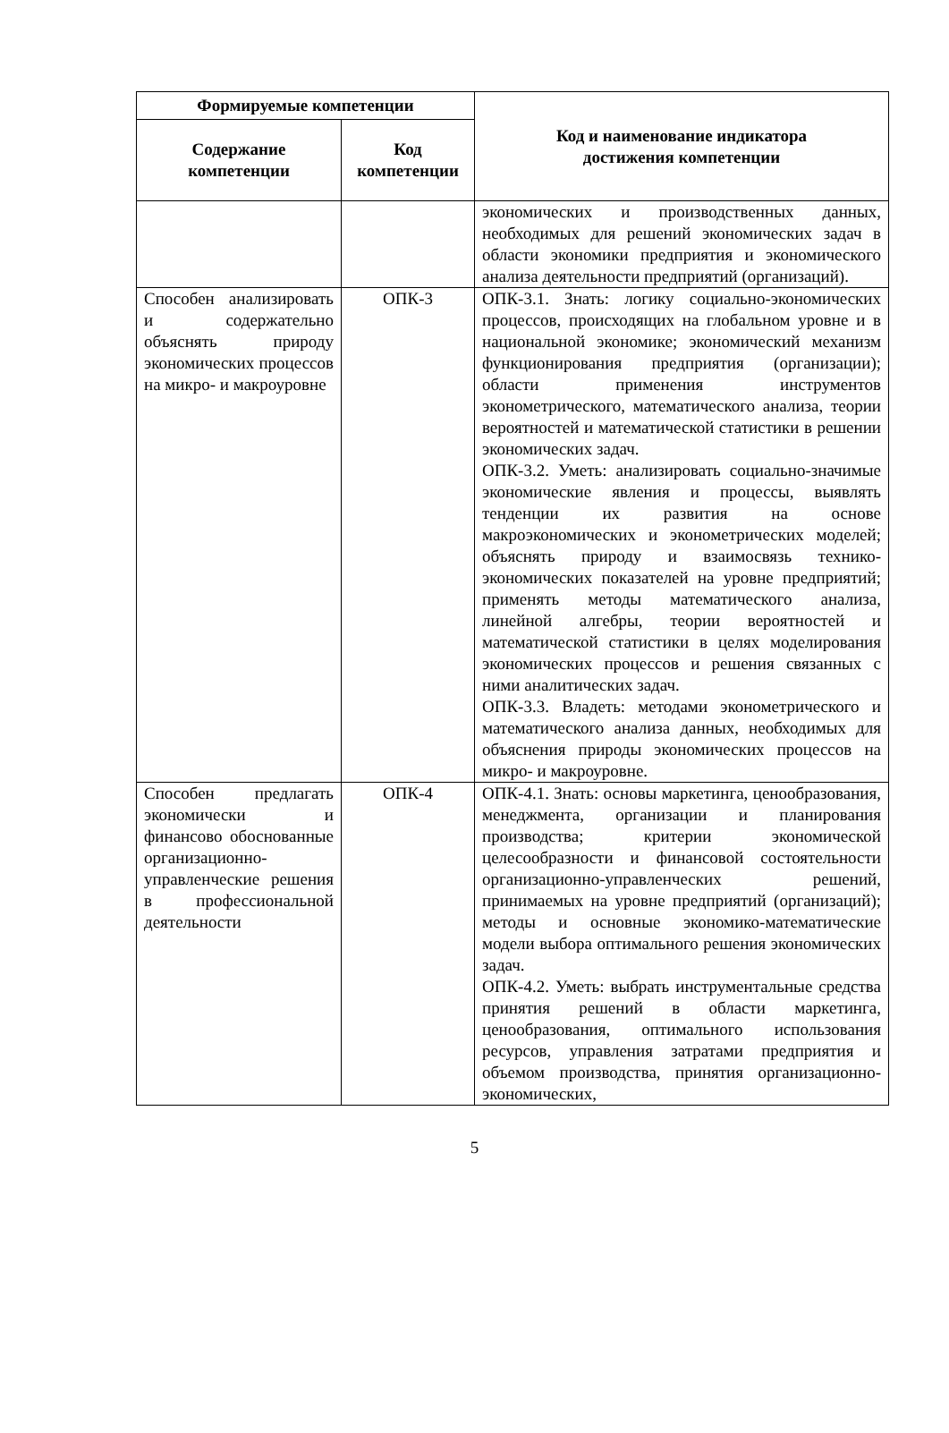| Формируемые компетенции | | Код и наименование индикатора достижения компетенции |
| --- | --- | --- |
| Содержание компетенции | Код компетенции | |
| | | экономических и производственных данных, необходимых для решений экономических задач в области экономики предприятия и экономического анализа деятельности предприятий (организаций). |
| Способен анализировать и содержательно объяснять природу экономических процессов на микро- и макроуровне | ОПК-3 | ОПК-3.1. Знать: логику социально-экономических процессов, происходящих на глобальном уровне и в национальной экономике; экономический механизм функционирования предприятия (организации); области применения инструментов эконометрического, математического анализа, теории вероятностей и математической статистики в решении экономических задач. ОПК-3.2. Уметь: анализировать социально-значимые экономические явления и процессы, выявлять тенденции их развития на основе макроэкономических и эконометрических моделей; объяснять природу и взаимосвязь технико-экономических показателей на уровне предприятий; применять методы математического анализа, линейной алгебры, теории вероятностей и математической статистики в целях моделирования экономических процессов и решения связанных с ними аналитических задач. ОПК-3.3. Владеть: методами эконометрического и математического анализа данных, необходимых для объяснения природы экономических процессов на микро- и макроуровне. |
| Способен предлагать экономически и финансово обоснованные организационно-управленческие решения в профессиональной деятельности | ОПК-4 | ОПК-4.1. Знать: основы маркетинга, ценообразования, менеджмента, организации и планирования производства; критерии экономической целесообразности и финансовой состоятельности организационно-управленческих решений, принимаемых на уровне предприятий (организаций); методы и основные экономико-математические модели выбора оптимального решения экономических задач. ОПК-4.2. Уметь: выбрать инструментальные средства принятия решений в области маркетинга, ценообразования, оптимального использования ресурсов, управления затратами предприятия и объемом производства, принятия организационно-экономических, |
5